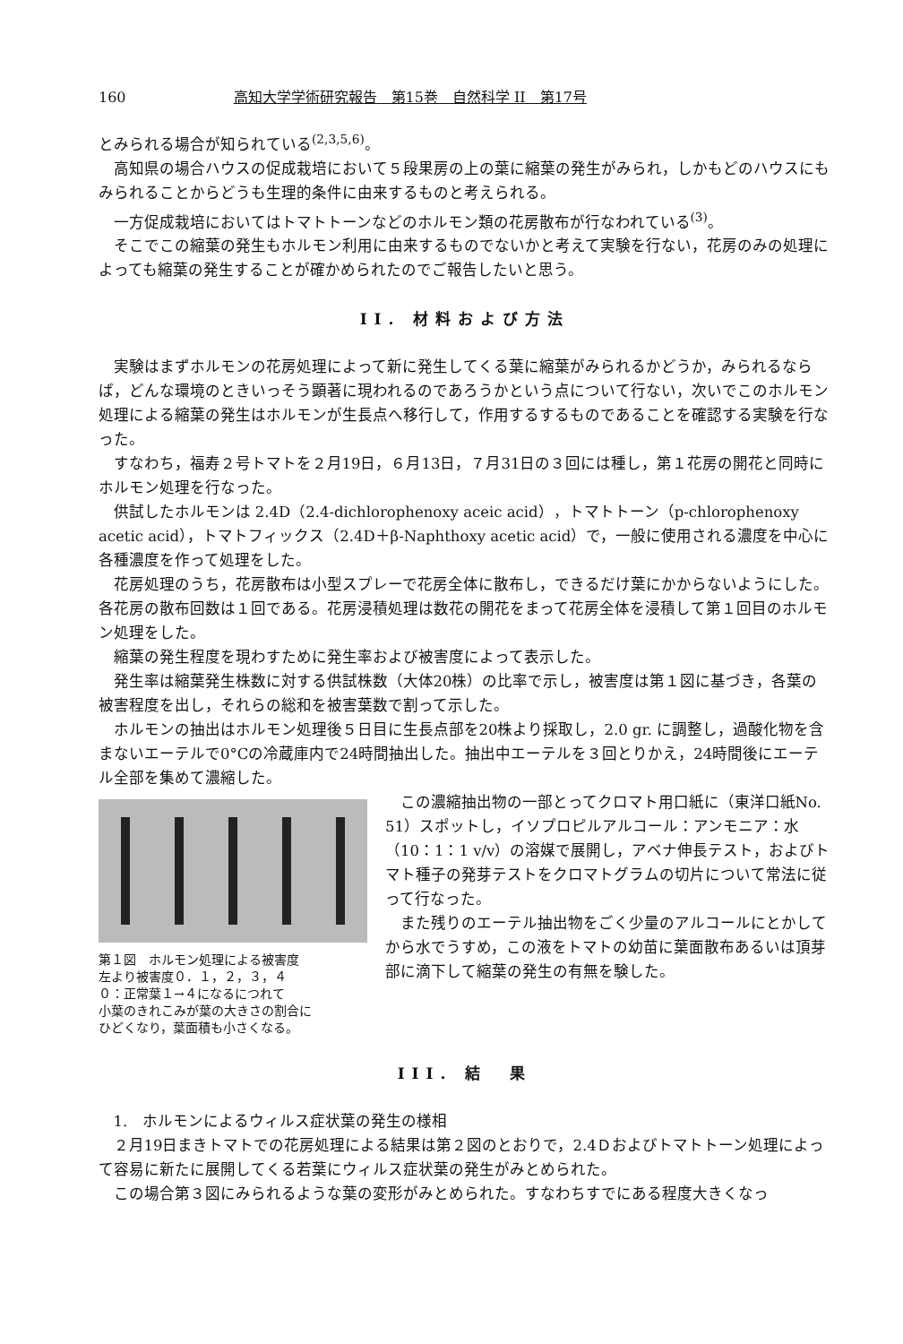160 高知大学学術研究報告　第15巻　自然科学 II　第17号
とみられる場合が知られている<sup>(2,3,5,6)</sup>。
高知県の場合ハウスの促成栽培において５段果房の上の葉に縮葉の発生がみられ，しかもどのハウスにもみられることからどうも生理的条件に由来するものと考えられる。
一方促成栽培においてはトマトトーンなどのホルモン類の花房散布が行なわれている<sup>(3)</sup>。
そこでこの縮葉の発生もホルモン利用に由来するものでないかと考えて実験を行ない，花房のみの処理によっても縮葉の発生することが確かめられたのでご報告したいと思う。
II. 材料および方法
実験はまずホルモンの花房処理によって新に発生してくる葉に縮葉がみられるかどうか，みられるならば，どんな環境のときいっそう顕著に現われるのであろうかという点について行ない，次いでこのホルモン処理による縮葉の発生はホルモンが生長点へ移行して，作用するするものであることを確認する実験を行なった。
すなわち，福寿２号トマトを２月19日，６月13日，７月31日の３回には種し，第１花房の開花と同時にホルモン処理を行なった。
供試したホルモンは 2.4D（2.4-dichlorophenoxy aceic acid），トマトトーン（p-chlorophenoxy acetic acid），トマトフィックス（2.4D＋β-Naphthoxy acetic acid）で，一般に使用される濃度を中心に各種濃度を作って処理をした。
花房処理のうち，花房散布は小型スプレーで花房全体に散布し，できるだけ葉にかからないようにした。各花房の散布回数は１回である。花房浸積処理は数花の開花をまって花房全体を浸積して第１回目のホルモン処理をした。
縮葉の発生程度を現わすために発生率および被害度によって表示した。
発生率は縮葉発生株数に対する供試株数（大体20株）の比率で示し，被害度は第１図に基づき，各葉の被害程度を出し，それらの総和を被害葉数で割って示した。
ホルモンの抽出はホルモン処理後５日目に生長点部を20株より採取し，2.0 gr. に調整し，過酸化物を含まないエーテルで0°Cの冷蔵庫内で24時間抽出した。抽出中エーテルを３回とりかえ，24時間後にエーテル全部を集めて濃縮した。
第１図　ホルモン処理による被害度
左より被害度０．１，２，３，４
０：正常葉１→４になるにつれて
小葉のきれこみが葉の大きさの割合に
ひどくなり，葉面積も小さくなる。
この濃縮抽出物の一部とってクロマト用口紙に（東洋口紙No. 51）スポットし，イソプロピルアルコール：アンモニア：水（10：1：1 v/v）の溶媒で展開し，アベナ伸長テスト，およびトマト種子の発芽テストをクロマトグラムの切片について常法に従って行なった。
また残りのエーテル抽出物をごく少量のアルコールにとかしてから水でうすめ，この液をトマトの幼苗に葉面散布あるいは頂芽部に滴下して縮葉の発生の有無を験した。
III. 結　果
1.　ホルモンによるウィルス症状葉の発生の様相
２月19日まきトマトでの花房処理による結果は第２図のとおりで，2.4Ｄおよびトマトトーン処理によって容易に新たに展開してくる若葉にウィルス症状葉の発生がみとめられた。
この場合第３図にみられるような葉の変形がみとめられた。すなわちすでにある程度大きくなっ